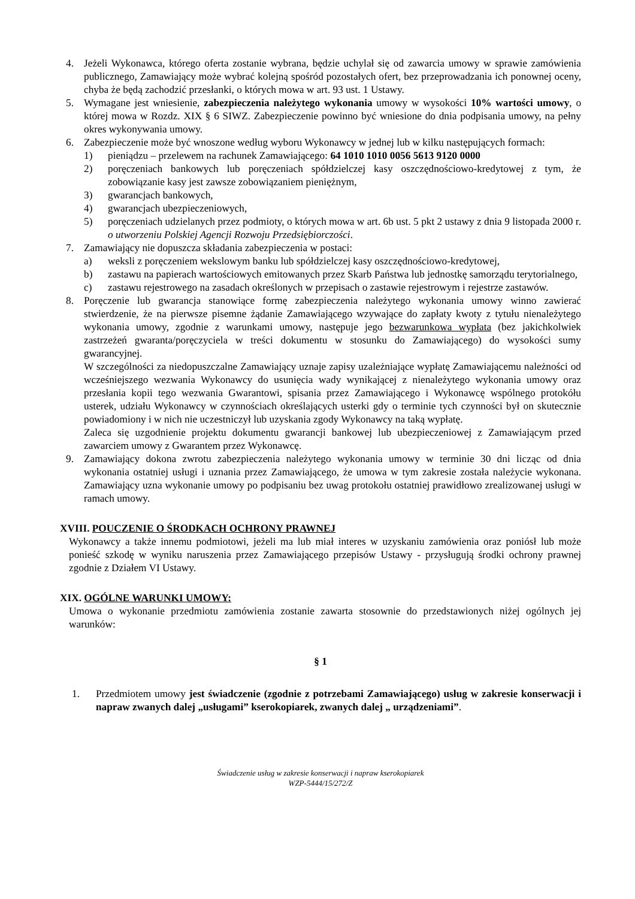4. Jeżeli Wykonawca, którego oferta zostanie wybrana, będzie uchylał się od zawarcia umowy w sprawie zamówienia publicznego, Zamawiający może wybrać kolejną spośród pozostałych ofert, bez przeprowadzania ich ponownej oceny, chyba że będą zachodzić przesłanki, o których mowa w art. 93 ust. 1 Ustawy.
5. Wymagane jest wniesienie, zabezpieczenia należytego wykonania umowy w wysokości 10% wartości umowy, o której mowa w Rozdz. XIX § 6 SIWZ. Zabezpieczenie powinno być wniesione do dnia podpisania umowy, na pełny okres wykonywania umowy.
6. Zabezpieczenie może być wnoszone według wyboru Wykonawcy w jednej lub w kilku następujących formach:
1) pieniądzu – przelewem na rachunek Zamawiającego: 64 1010 1010 0056 5613 9120 0000
2) poręczeniach bankowych lub poręczeniach spółdzielczej kasy oszczędnościowo-kredytowej z tym, że zobowiązanie kasy jest zawsze zobowiązaniem pieniężnym,
3) gwarancjach bankowych,
4) gwarancjach ubezpieczeniowych,
5) poręczeniach udzielanych przez podmioty, o których mowa w art. 6b ust. 5 pkt 2 ustawy z dnia 9 listopada 2000 r. o utworzeniu Polskiej Agencji Rozwoju Przedsiębiorczości.
7. Zamawiający nie dopuszcza składania zabezpieczenia w postaci:
a) weksli z poręczeniem wekslowym banku lub spółdzielczej kasy oszczędnościowo-kredytowej,
b) zastawu na papierach wartościowych emitowanych przez Skarb Państwa lub jednostkę samorządu terytorialnego,
c) zastawu rejestrowego na zasadach określonych w przepisach o zastawie rejestrowym i rejestrze zastawów.
8. Poręczenie lub gwarancja stanowiące formę zabezpieczenia należytego wykonania umowy winno zawierać stwierdzenie, że na pierwsze pisemne żądanie Zamawiającego wzywające do zapłaty kwoty z tytułu nienależytego wykonania umowy, zgodnie z warunkami umowy, następuje jego bezwarunkowa wypłata (bez jakichkolwiek zastrzeżeń gwaranta/poręczyciela w treści dokumentu w stosunku do Zamawiającego) do wysokości sumy gwarancyjnej.
W szczególności za niedopuszczalne Zamawiający uznaje zapisy uzależniające wypłatę Zamawiającemu należności od wcześniejszego wezwania Wykonawcy do usunięcia wady wynikającej z nienależytego wykonania umowy oraz przesłania kopii tego wezwania Gwarantowi, spisania przez Zamawiającego i Wykonawcę wspólnego protokółu usterek, udziału Wykonawcy w czynnościach określających usterki gdy o terminie tych czynności był on skutecznie powiadomiony i w nich nie uczestniczył lub uzyskania zgody Wykonawcy na taką wypłatę.
Zaleca się uzgodnienie projektu dokumentu gwarancji bankowej lub ubezpieczeniowej z Zamawiającym przed zawarciem umowy z Gwarantem przez Wykonawcę.
9. Zamawiający dokona zwrotu zabezpieczenia należytego wykonania umowy w terminie 30 dni licząc od dnia wykonania ostatniej usługi i uznania przez Zamawiającego, że umowa w tym zakresie została należycie wykonana. Zamawiający uzna wykonanie umowy po podpisaniu bez uwag protokołu ostatniej prawidłowo zrealizowanej usługi w ramach umowy.
XVIII. POUCZENIE O ŚRODKACH OCHRONY PRAWNEJ
Wykonawcy a także innemu podmiotowi, jeżeli ma lub miał interes w uzyskaniu zamówienia oraz poniósł lub może ponieść szkodę w wyniku naruszenia przez Zamawiającego przepisów Ustawy - przysługują środki ochrony prawnej zgodnie z Działem VI Ustawy.
XIX. OGÓLNE WARUNKI UMOWY:
Umowa o wykonanie przedmiotu zamówienia zostanie zawarta stosownie do przedstawionych niżej ogólnych jej warunków:
§ 1
1. Przedmiotem umowy jest świadczenie (zgodnie z potrzebami Zamawiającego) usług w zakresie konserwacji i napraw zwanych dalej „usługami” kserokopiarek, zwanych dalej „ urządzeniami”.
Świadczenie usług w zakresie konserwacji i napraw kserokopiarek
WZP-5444/15/272/Z